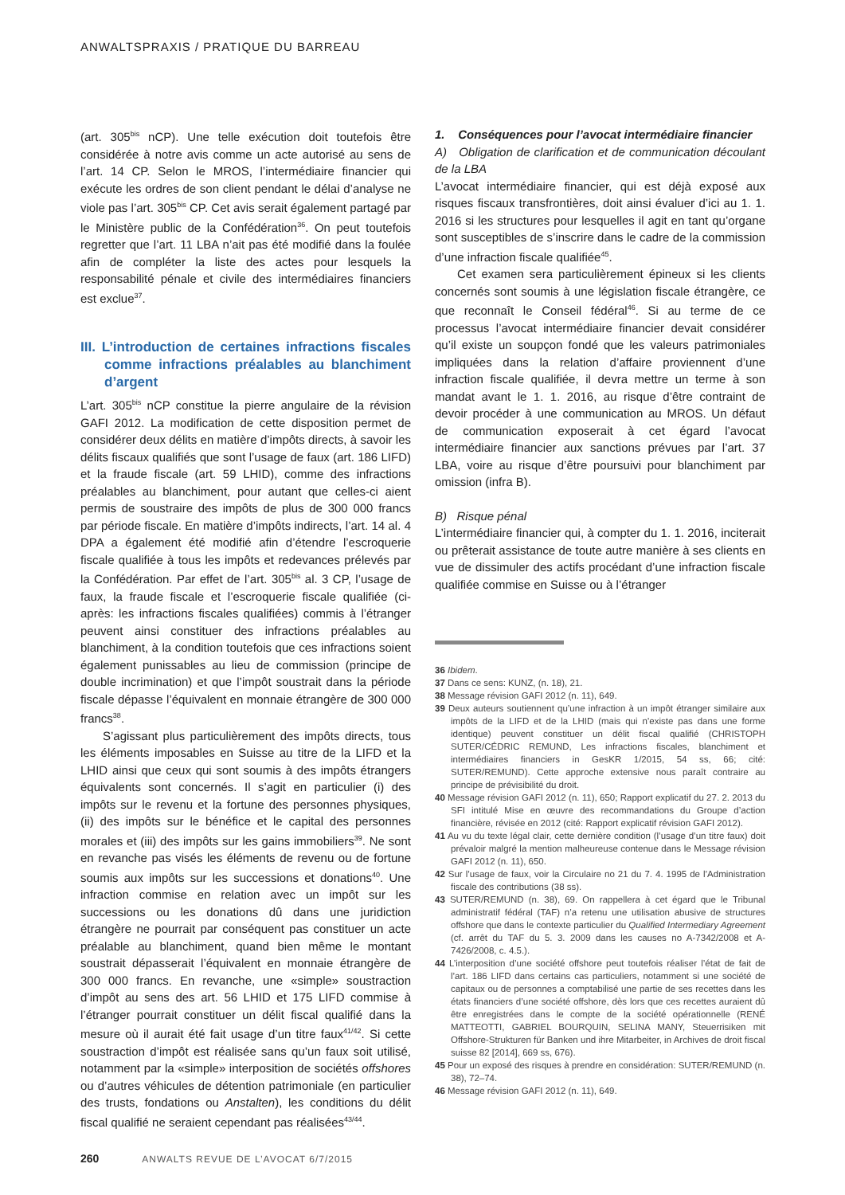ANWALTSPRAXIS / PRATIQUE DU BARREAU
(art. 305<sup>bis</sup> nCP). Une telle exécution doit toutefois être considérée à notre avis comme un acte autorisé au sens de l’art. 14 CP. Selon le MROS, l’intermédiaire financier qui exécute les ordres de son client pendant le délai d’analyse ne viole pas l’art. 305<sup>bis</sup> CP. Cet avis serait également partagé par le Ministère public de la Confédération<sup>36</sup>. On peut toutefois regretter que l’art. 11 LBA n’ait pas été modifié dans la foulée afin de compléter la liste des actes pour lesquels la responsabilité pénale et civile des intermédiaires financiers est exclue<sup>37</sup>.
III. L’introduction de certaines infractions fiscales comme infractions préalables au blanchiment d’argent
L’art. 305<sup>bis</sup> nCP constitue la pierre angulaire de la révision GAFI 2012. La modification de cette disposition permet de considérer deux délits en matière d’impôts directs, à savoir les délits fiscaux qualifiés que sont l’usage de faux (art. 186 LIFD) et la fraude fiscale (art. 59 LHID), comme des infractions préalables au blanchiment, pour autant que celles-ci aient permis de soustraire des impôts de plus de 300 000 francs par période fiscale. En matière d’impôts indirects, l’art. 14 al. 4 DPA a également été modifié afin d’étendre l’escroquerie fiscale qualifiée à tous les impôts et redevances prélevés par la Confédération. Par effet de l’art. 305<sup>bis</sup> al. 3 CP, l’usage de faux, la fraude fiscale et l’escroquerie fiscale qualifiée (ci-après: les infractions fiscales qualifiées) commis à l’étranger peuvent ainsi constituer des infractions préalables au blanchiment, à la condition toutefois que ces infractions soient également punissables au lieu de commission (principe de double incrimination) et que l’impôt soustrait dans la période fiscale dépasse l’équivalent en monnaie étrangère de 300 000 francs<sup>38</sup>.
S’agissant plus particulièrement des impôts directs, tous les éléments imposables en Suisse au titre de la LIFD et la LHID ainsi que ceux qui sont soumis à des impôts étrangers équivalents sont concernés. Il s’agit en particulier (i) des impôts sur le revenu et la fortune des personnes physiques, (ii) des impôts sur le bénéfice et le capital des personnes morales et (iii) des impôts sur les gains immobiliers<sup>39</sup>. Ne sont en revanche pas visés les éléments de revenu ou de fortune soumis aux impôts sur les successions et donations<sup>40</sup>. Une infraction commise en relation avec un impôt sur les successions ou les donations dû dans une juridiction étrangère ne pourrait par conséquent pas constituer un acte préalable au blanchiment, quand bien même le montant soustrait dépasserait l’équivalent en monnaie étrangère de 300 000 francs. En revanche, une «simple» soustraction d’impôt au sens des art. 56 LHID et 175 LIFD commise à l’étranger pourrait constituer un délit fiscal qualifié dans la mesure où il aurait été fait usage d’un titre faux<sup>41/42</sup>. Si cette soustraction d’impôt est réalisée sans qu’un faux soit utilisé, notamment par la «simple» interposition de sociétés offshores ou d’autres véhicules de détention patrimoniale (en particulier des trusts, fondations ou Anstalten), les conditions du délit fiscal qualifié ne seraient cependant pas réalisées<sup>43/44</sup>.
1. Conséquences pour l’avocat intermédiaire financier
A) Obligation de clarification et de communication découlant de la LBA
L’avocat intermédiaire financier, qui est déjà exposé aux risques fiscaux transfrontières, doit ainsi évaluer d’ici au 1. 1. 2016 si les structures pour lesquelles il agit en tant qu’organe sont susceptibles de s’inscrire dans le cadre de la commission d’une infraction fiscale qualifiée<sup>45</sup>.
Cet examen sera particulièrement épineux si les clients concernés sont soumis à une législation fiscale étrangère, ce que reconnaît le Conseil fédéral<sup>46</sup>. Si au terme de ce processus l’avocat intermédiaire financier devait considérer qu’il existe un soupçon fondé que les valeurs patrimoniales impliquées dans la relation d’affaire proviennent d’une infraction fiscale qualifiée, il devra mettre un terme à son mandat avant le 1. 1. 2016, au risque d’être contraint de devoir procéder à une communication au MROS. Un défaut de communication exposerait à cet égard l’avocat intermédiaire financier aux sanctions prévues par l’art. 37 LBA, voire au risque d’être poursuivi pour blanchiment par omission (infra B).
B) Risque pénal
L’intermédiaire financier qui, à compter du 1. 1. 2016, inciterait ou prêterait assistance de toute autre manière à ses clients en vue de dissimuler des actifs procédant d’une infraction fiscale qualifiée commise en Suisse ou à l’étranger
36 Ibidem.
37 Dans ce sens: KUNZ, (n. 18), 21.
38 Message révision GAFI 2012 (n. 11), 649.
39 Deux auteurs soutiennent qu’une infraction à un impôt étranger similaire aux impôts de la LIFD et de la LHID (mais qui n’existe pas dans une forme identique) peuvent constituer un délit fiscal qualifié (CHRISTOPH SUTER/CÉDRIC REMUND, Les infractions fiscales, blanchiment et intermédiaires financiers in GesKR 1/2015, 54 ss, 66; cité: SUTER/REMUND). Cette approche extensive nous paraît contraire au principe de prévisibilité du droit.
40 Message révision GAFI 2012 (n. 11), 650; Rapport explicatif du 27. 2. 2013 du SFI intitulé Mise en œuvre des recommandations du Groupe d’action financière, révisée en 2012 (cité: Rapport explicatif révision GAFI 2012).
41 Au vu du texte légal clair, cette dernière condition (l’usage d’un titre faux) doit prévaloir malgré la mention malheureuse contenue dans le Message révision GAFI 2012 (n. 11), 650.
42 Sur l’usage de faux, voir la Circulaire no 21 du 7. 4. 1995 de l’Administration fiscale des contributions (38 ss).
43 SUTER/REMUND (n. 38), 69. On rappellera à cet égard que le Tribunal administratif fédéral (TAF) n’a retenu une utilisation abusive de structures offshore que dans le contexte particulier du Qualified Intermediary Agreement (cf. arrêt du TAF du 5. 3. 2009 dans les causes no A-7342/2008 et A-7426/2008, c. 4.5.).
44 L’interposition d’une société offshore peut toutefois réaliser l’état de fait de l’art. 186 LIFD dans certains cas particuliers, notamment si une société de capitaux ou de personnes a comptabilisé une partie de ses recettes dans les états financiers d’une société offshore, dès lors que ces recettes auraient dû être enregistrées dans le compte de la société opérationnelle (RENÉ MATTEOTTI, GABRIEL BOURQUIN, SELINA MANY, Steuerrisiken mit Offshore-Strukturen für Banken und ihre Mitarbeiter, in Archives de droit fiscal suisse 82 [2014], 669 ss, 676).
45 Pour un exposé des risques à prendre en considération: SUTER/REMUND (n. 38), 72–74.
46 Message révision GAFI 2012 (n. 11), 649.
260 ANWALTS REVUE DE L’AVOCAT 6/7/2015